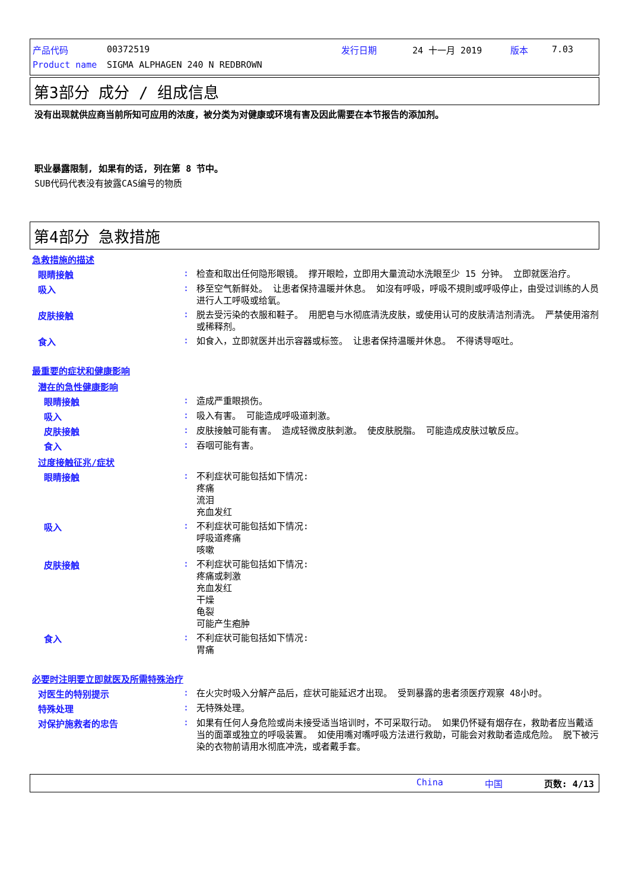产品代码 00372519 发行日期 24 十一月 2019 版本 7.03
Product name SIGMA ALPHAGEN 240 N REDBROWN
第3部分 成分 / 组成信息
没有出现就供应商当前所知可应用的浓度，被分类为对健康或环境有害及因此需要在本节报告的添加剂。
职业暴露限制, 如果有的话, 列在第 8 节中。
SUB代码代表没有披露CAS编号的物质
第4部分 急救措施
急救措施的描述
眼睛接触: 检查和取出任何隐形眼镜。 撑开眼睑，立即用大量流动水洗眼至少 15 分钟。 立即就医治疗。
吸入: 移至空气新鲜处。 让患者保持温暖并休息。 如沒有呼吸，呼吸不規則或呼吸停止，由受过训练的人员进行人工呼吸或给氧。
皮肤接触: 脱去受污染的衣服和鞋子。 用肥皂与水彻底清洗皮肤，或使用认可的皮肤清洁剂清洗。 严禁使用溶剂或稀释剂。
食入: 如食入，立即就医并出示容器或标签。 让患者保持温暖并休息。 不得诱导呕吐。
最重要的症状和健康影响
潜在的急性健康影响
眼睛接触: 造成严重眼损伤。
吸入: 吸入有害。 可能造成呼吸道刺激。
皮肤接触: 皮肤接触可能有害。 造成轻微皮肤刺激。 使皮肤脱脂。 可能造成皮肤过敏反应。
食入: 吞咽可能有害。
过度接触征兆/症状
眼睛接触: 不利症状可能包括如下情况:
疼痛
流泪
充血发红
吸入: 不利症状可能包括如下情况:
呼吸道疼痛
咳嗽
皮肤接触: 不利症状可能包括如下情况:
疼痛或刺激
充血发红
干燥
龟裂
可能产生疱肿
食入: 不利症状可能包括如下情况:
胃痛
必要时注明要立即就医及所需特殊治疗
对医生的特别提示: 在火灾时吸入分解产品后，症状可能延迟才出现。 受到暴露的患者须医疗观察 48小时。
特殊处理: 无特殊处理。
对保护施救者的忠告: 如果有任何人身危险或尚未接受适当培训时，不可采取行动。 如果仍怀疑有烟存在，救助者应当戴适当的面罩或独立的呼吸装置。 如使用嘴对嘴呼吸方法进行救助，可能会对救助者造成危险。 脱下被污染的衣物前请用水彻底冲洗，或者戴手套。
China 中国 页数: 4/13